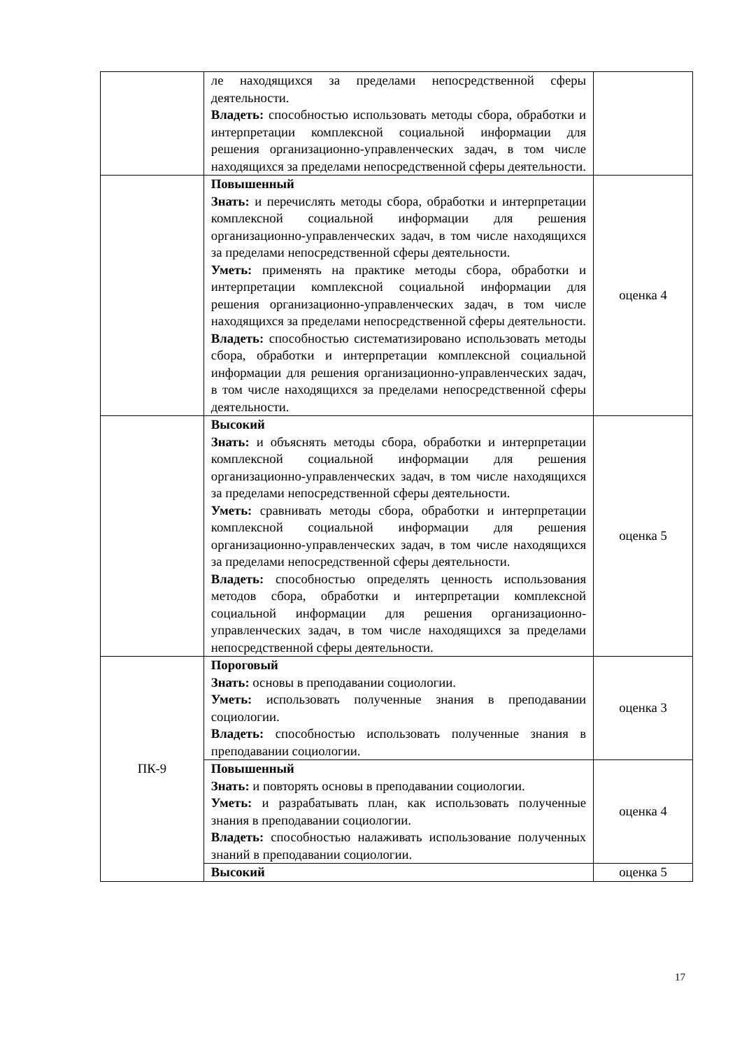| | ле находящихся за пределами непосредственной сферы деятельности. Владеть: способностью использовать методы сбора, обработки и интерпретации комплексной социальной информации для решения организационно-управленческих задач, в том числе находящихся за пределами непосредственной сферы деятельности. | |
| | Повышенный Знать: и перечислять методы сбора, обработки и интерпретации комплексной социальной информации для решения организационно-управленческих задач, в том числе находящихся за пределами непосредственной сферы деятельности. Уметь: применять на практике методы сбора, обработки и интерпретации комплексной социальной информации для решения организационно-управленческих задач, в том числе находящихся за пределами непосредственной сферы деятельности. Владеть: способностью систематизировано использовать методы сбора, обработки и интерпретации комплексной социальной информации для решения организационно-управленческих задач, в том числе находящихся за пределами непосредственной сферы деятельности. | оценка 4 |
| | Высокий Знать: и объяснять методы сбора, обработки и интерпретации комплексной социальной информации для решения организационно-управленческих задач, в том числе находящихся за пределами непосредственной сферы деятельности. Уметь: сравнивать методы сбора, обработки и интерпретации комплексной социальной информации для решения организационно-управленческих задач, в том числе находящихся за пределами непосредственной сферы деятельности. Владеть: способностью определять ценность использования методов сбора, обработки и интерпретации комплексной социальной информации для решения организационно-управленческих задач, в том числе находящихся за пределами непосредственной сферы деятельности. | оценка 5 |
| ПК-9 | Пороговый Знать: основы в преподавании социологии. Уметь: использовать полученные знания в преподавании социологии. Владеть: способностью использовать полученные знания в преподавании социологии. | оценка 3 |
| | Повышенный Знать: и повторять основы в преподавании социологии. Уметь: и разрабатывать план, как использовать полученные знания в преподавании социологии. Владеть: способностью налаживать использование полученных знаний в преподавании социологии. | оценка 4 |
| | Высокий | оценка 5 |
17